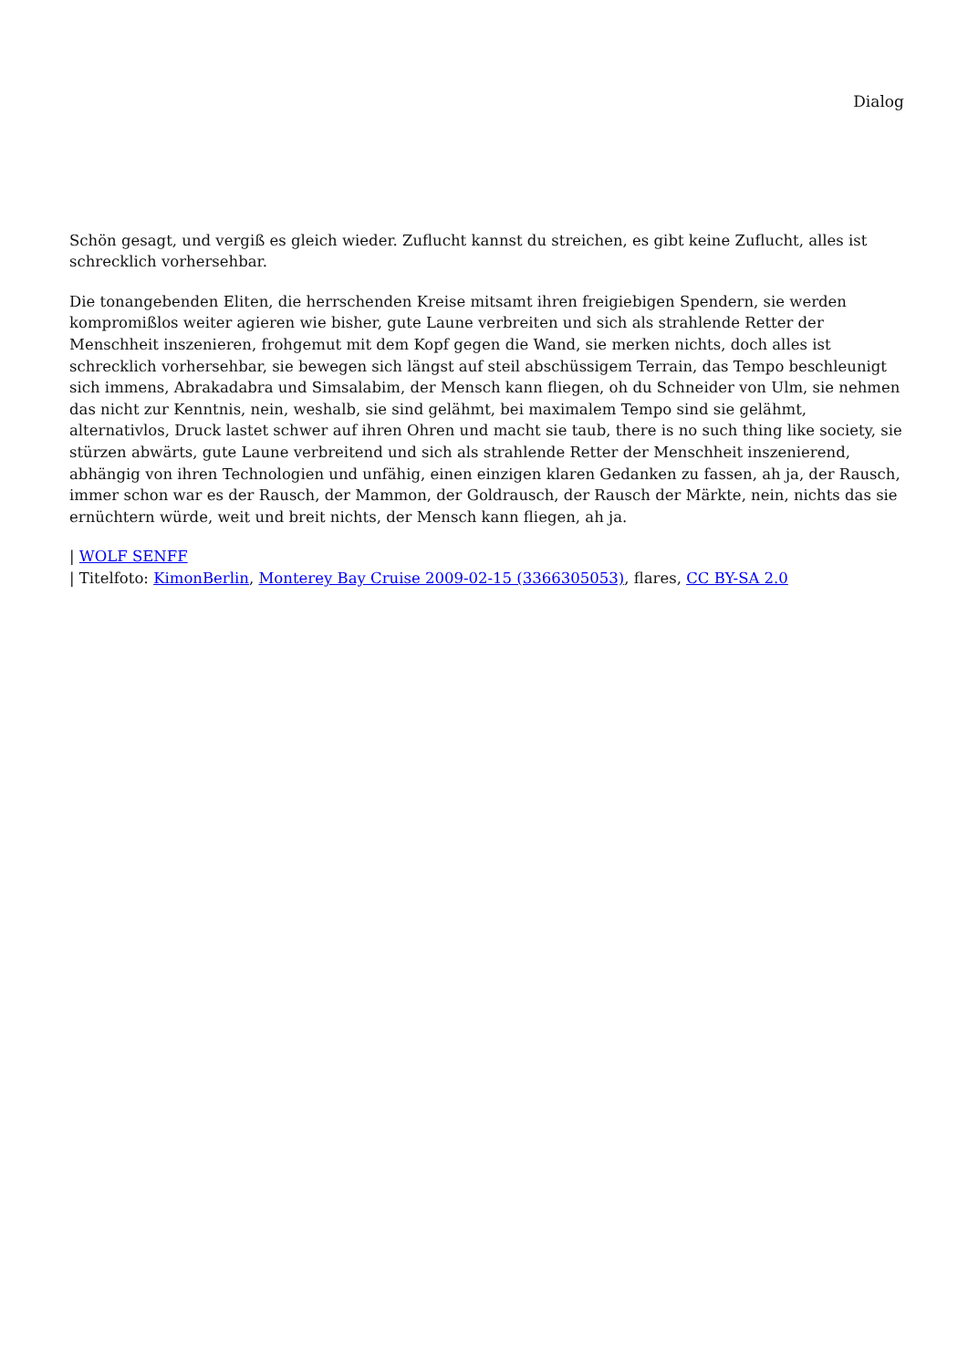Dialog
Schön gesagt, und vergiß es gleich wieder. Zuflucht kannst du streichen, es gibt keine Zuflucht, alles ist schrecklich vorhersehbar.
Die tonangebenden Eliten, die herrschenden Kreise mitsamt ihren freigiebigen Spendern, sie werden kompromißlos weiter agieren wie bisher, gute Laune verbreiten und sich als strahlende Retter der Menschheit inszenieren, frohgemut mit dem Kopf gegen die Wand, sie merken nichts, doch alles ist schrecklich vorhersehbar, sie bewegen sich längst auf steil abschüssigem Terrain, das Tempo beschleunigt sich immens, Abrakadabra und Simsalabim, der Mensch kann fliegen, oh du Schneider von Ulm, sie nehmen das nicht zur Kenntnis, nein, weshalb, sie sind gelähmt, bei maximalem Tempo sind sie gelähmt, alternativlos, Druck lastet schwer auf ihren Ohren und macht sie taub, there is no such thing like society, sie stürzen abwärts, gute Laune verbreitend und sich als strahlende Retter der Menschheit inszenierend, abhängig von ihren Technologien und unfähig, einen einzigen klaren Gedanken zu fassen, ah ja, der Rausch, immer schon war es der Rausch, der Mammon, der Goldrausch, der Rausch der Märkte, nein, nichts das sie ernüchtern würde, weit und breit nichts, der Mensch kann fliegen, ah ja.
| WOLF SENFF
| Titelfoto: KimonBerlin, Monterey Bay Cruise 2009-02-15 (3366305053), flares, CC BY-SA 2.0